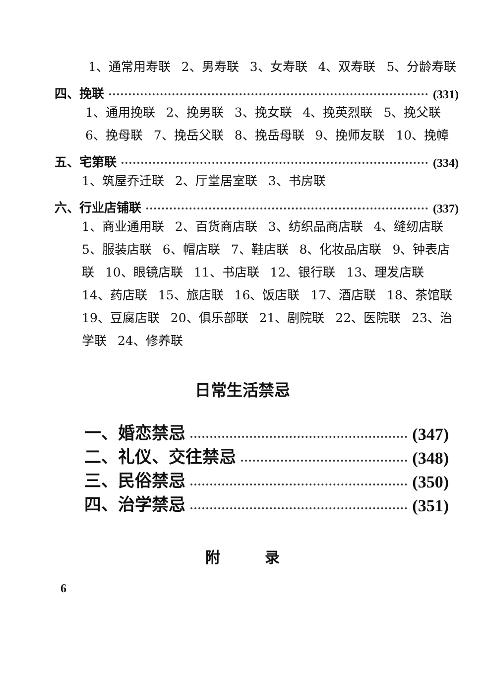1、通常用寿联 2、男寿联 3、女寿联 4、双寿联 5、分龄寿联
四、挽联 (331)
1、通用挽联 2、挽男联 3、挽女联 4、挽英烈联 5、挽父联 6、挽母联 7、挽岳父联 8、挽岳母联 9、挽师友联 10、挽幛
五、宅第联 (334)
1、筑屋乔迁联 2、厅堂居室联 3、书房联
六、行业店铺联 (337)
1、商业通用联 2、百货商店联 3、纺织品商店联 4、缝纫店联 5、服装店联 6、帽店联 7、鞋店联 8、化妆品店联 9、钟表店联 10、眼镜店联 11、书店联 12、银行联 13、理发店联 14、药店联 15、旅店联 16、饭店联 17、酒店联 18、茶馆联 19、豆腐店联 20、俱乐部联 21、剧院联 22、医院联 23、治学联 24、修养联
日常生活禁忌
一、婚恋禁忌 (347)
二、礼仪、交往禁忌 (348)
三、民俗禁忌 (350)
四、治学禁忌 (351)
附 录
6